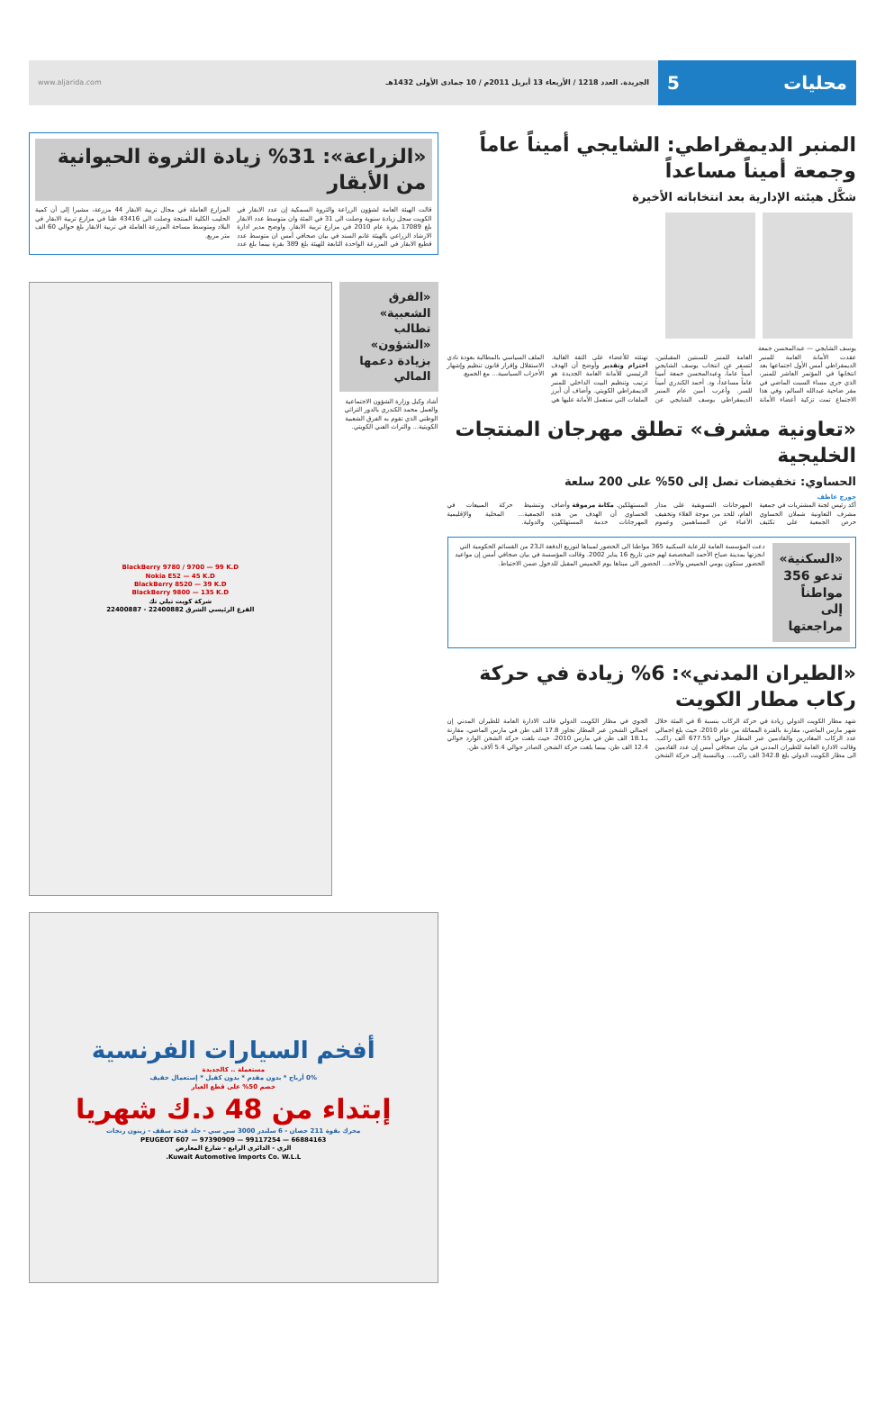محليات 5
الجريدة. العدد 1218 / الأربعاء 13 أبريل 2011م / 10 جمادى الأولى 1432هـ
www.aljarida.com
المنبر الديمقراطي: الشايجي أميناً عاماً وجمعة أميناً مساعداً
شكَّل هيئته الإدارية بعد انتخاباته الأخيرة
يوسف الشايجي — عبدالمحسن جمعة
عقدت الأمانة العامة للمنبر الديمقراطي أمس الأول اجتماعها بعد انتخابها في المؤتمر العاشر للمنبر، الذي جرى مساء السبت الماضي في مقر ضاحية عبدالله السالم، وفي هذا الاجتماع تمت تزكية أعضاء الأمانة العامة للمنبر للسنتين المقبلتين، لتسفر عن انتخاب يوسف الشايجي أميناً عاماً، وعبدالمحسن جمعة أميناً عاماً مساعداً، ود. أحمد الكندري أميناً للسر. وأعرب أمين عام المنبر الديمقراطي يوسف الشايجي عن تهنئته للأعضاء على الثقة الغالية. احترام وتقدير وأوضح أن الهدف الرئيسي للأمانة العامة الجديدة هو ترتيب وتنظيم البيت الداخلي للمنبر الديمقراطي الكويتي. وأضاف أن أبرز الملفات التي ستعمل الأمانة عليها هي الملف السياسي بالمطالبة بعودة نادي الاستقلال وإقرار قانون تنظيم وإشهار الأحزاب السياسية... مع الجميع.
«تعاونية مشرف» تطلق مهرجان المنتجات الخليجية
الحساوي: تخفيضات تصل إلى 50% على 200 سلعة
جورج عاطف
أكد رئيس لجنة المشتريات في جمعية مشرف التعاونية شملان الحساوي حرص الجمعية على تكثيف المهرجانات التسويقية على مدار العام، للحد من موجة الغلاء وتخفيف الأعباء عن المساهمين وعموم المستهلكين. مكانة مرموقة وأضاف الحساوي أن الهدف من هذه المهرجانات خدمة المستهلكين، وتنشيط حركة المبيعات في الجمعية... المحلية والإقليمية والدولية.
«السكنية» تدعو 356 مواطناً إلى مراجعتها
دعت المؤسسة العامة للرعاية السكنية 365 مواطنا الى الحضور لمبناها لتوزيع الدفعة الـ23 من القسائم الحكومية التي انجزتها بمدينة صباح الأحمد المخصصة لهم حتى تاريخ 16 يناير 2002. وقالت المؤسسة في بيان صحافي أمس إن مواعيد الحضور ستكون يومي الخميس والأحد... الحضور الى مبناها يوم الخميس المقبل للدخول ضمن الاحتياط.
«الطيران المدني»: 6% زيادة في حركة ركاب مطار الكويت
شهد مطار الكويت الدولي زيادة في حركة الركاب بنسبة 6 في المئة خلال شهر مارس الماضي، مقارنة بالفترة المماثلة من عام 2010، حيث بلغ اجمالي عدد الركاب المغادرين والقادمين عبر المطار حوالي 677.55 ألف راكب. وقالت الادارة العامة للطيران المدني في بيان صحافي أمس إن عدد القادمين الى مطار الكويت الدولي بلغ 342.8 الف راكب... وبالنسبة إلى حركة الشحن الجوي في مطار الكويت الدولي قالت الادارة العامة للطيران المدني إن اجمالي الشحن عبر المطار تجاوز 17.8 الف طن في مارس الماضي، مقارنة بـ18.1 الف طن في مارس 2010، حيث بلغت حركة الشحن الوارد حوالي 12.4 الف طن، بينما بلغت حركة الشحن الصادر حوالي 5.4 آلاف طن.
«الزراعة»: 31% زيادة الثروة الحيوانية من الأبقار
قالت الهيئة العامة لشؤون الزراعة والثروة السمكية إن عدد الابقار في الكويت سجل زيادة سنوية وصلت الى 31 في المئة وان متوسط عدد الابقار بلغ 17089 بقرة عام 2010 في مزارع تربية الابقار. واوضح مدير ادارة الارشاد الزراعي بالهيئة غانم السند في بيان صحافي أمس ان متوسط عدد قطيع الابقار في المزرعة الواحدة التابعة للهيئة بلغ 389 بقرة بينما بلغ عدد المزارع العاملة في مجال تربية الابقار 44 مزرعة، مشيرا إلى أن كمية الحليب الكلية المنتجة وصلت الى 43416 طنا في مزارع تربية الابقار في البلاد ومتوسط مساحة المزرعة العاملة في تربية الابقار بلغ حوالي 60 الف متر مربع.
«الفرق الشعبية» تطالب «الشؤون» بزيادة دعمها المالي
أشاد وكيل وزارة الشؤون الاجتماعية والعمل محمد الكندري بالدور التراثي الوطني الذي تقوم به الفرق الشعبية الكويتية... والتراث الفني الكويتي.
BlackBerry 9780 / 9700 — 99 K.D
Nokia E52 — 45 K.D
BlackBerry 8520 — 39 K.D
BlackBerry 9800 — 135 K.D
شركة كويت تيلي تك
الفرع الرئيسي الشرق 22400882 - 22400887
أفخم السيارات الفرنسية
مستعملة .. كالجديدة
0% أرباح * بدون مقدم * بدون كفيل * إستعمال خفيف
خصم 50% على قطع الغيار
إبتداء من 48 د.ك شهريا
محرك بقوة 211 حصان - 6 سلندر 3000 سي سي - جلد فتحة سقف - زينون رنجات
PEUGEOT 607 — 97390909 — 99117254 — 66884163
الري - الدائري الرابع - شارع المعارض
Kuwait Automotive Imports Co. W.L.L.